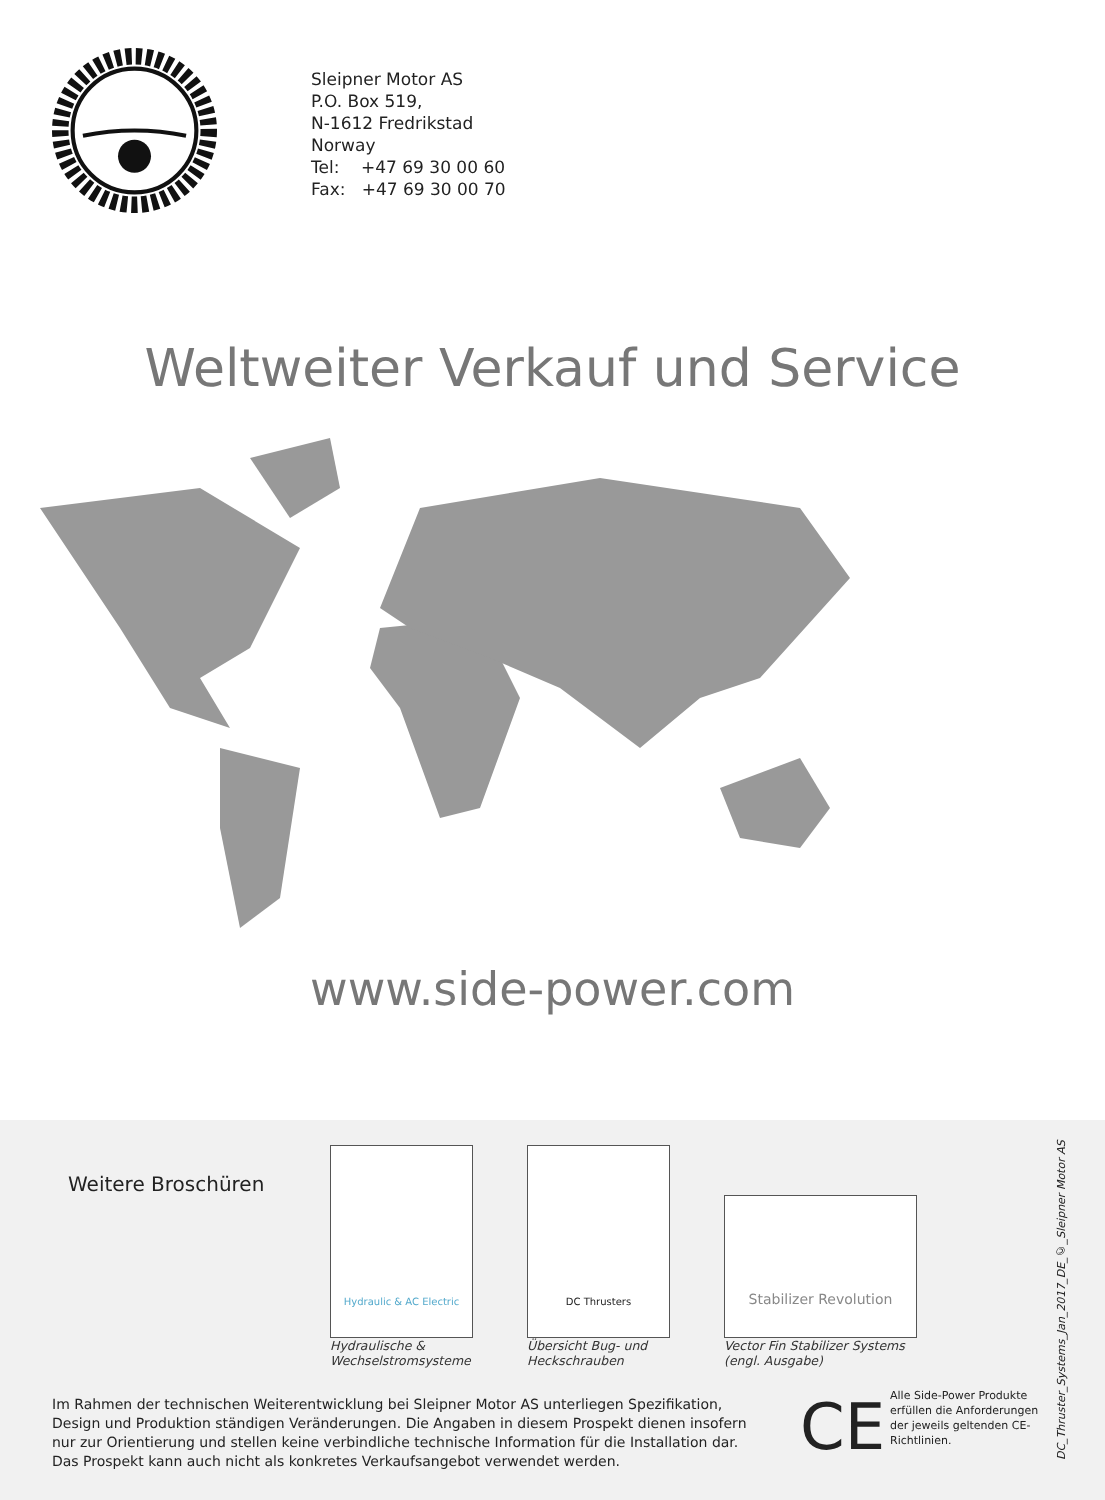Sleipner Motor AS
P.O. Box 519,
N-1612 Fredrikstad
Norway
Tel: +47 69 30 00 60
Fax: +47 69 30 00 70
Weltweiter Verkauf und Service
www.side-power.com
Weitere Broschüren
Hydraulic & AC Electric
Hydraulische &
Wechselstromsysteme
DC Thrusters
Übersicht Bug- und
Heckschrauben
Stabilizer Revolution
Vector Fin Stabilizer Systems
(engl. Ausgabe)
Im Rahmen der technischen Weiterentwicklung bei Sleipner Motor AS unterliegen Spezifikation, Design und Produktion ständigen Veränderungen. Die Angaben in diesem Prospekt dienen insofern nur zur Orientierung und stellen keine verbindliche technische Information für die Installation dar. Das Prospekt kann auch nicht als konkretes Verkaufsangebot verwendet werden.
CE
Alle Side-Power Produkte erfüllen die Anforderungen der jeweils geltenden CE-Richtlinien.
DC_Thruster_Systems_Jan_2017_DE_©_Sleipner Motor AS